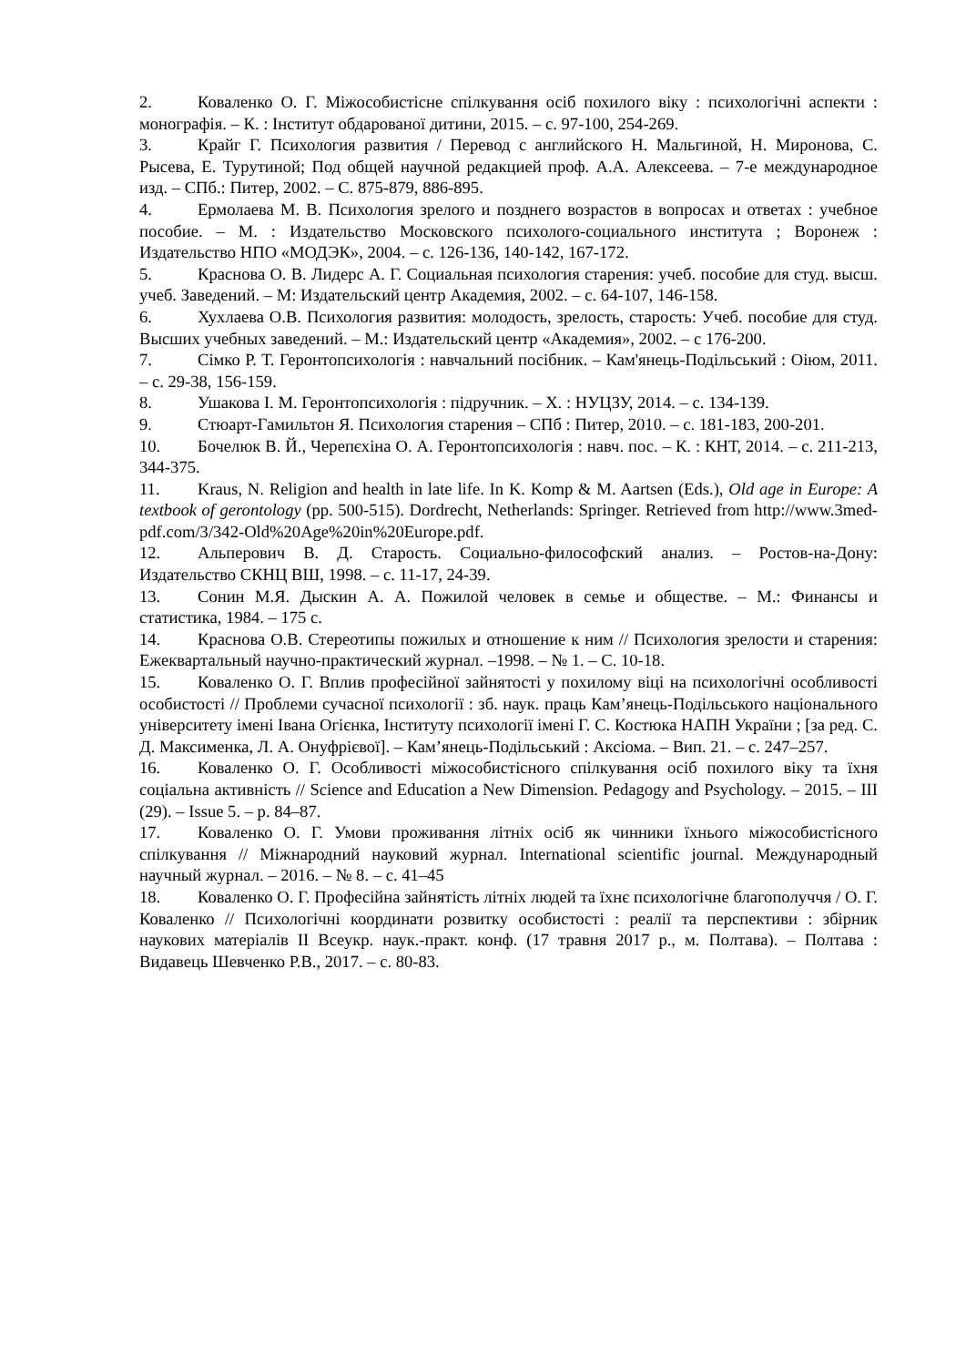2. Коваленко О. Г. Міжособистісне спілкування осіб похилого віку : психологічні аспекти : монографія. – К. : Інститут обдарованої дитини, 2015. – с. 97-100, 254-269.
3. Крайг Г. Психология развития / Перевод с английского Н. Мальгиной, Н. Миронова, С. Рысева, Е. Турутиной; Под общей научной редакцией проф. А.А. Алексеева. – 7-е международное изд. – СПб.: Питер, 2002. – С. 875-879, 886-895.
4. Ермолаева М. В. Психология зрелого и позднего возрастов в вопросах и ответах : учебное пособие. – М. : Издательство Московского психолого-социального института ; Воронеж : Издательство НПО «МОДЭК», 2004. – с. 126-136, 140-142, 167-172.
5. Краснова О. В. Лидерс А. Г. Социальная психология старения: учеб. пособие для студ. высш. учеб. Заведений. – М: Издательский центр Академия, 2002. – с. 64-107, 146-158.
6. Хухлаева О.В. Психология развития: молодость, зрелость, старость: Учеб. пособие для студ. Высших учебных заведений. – М.: Издательский центр «Академия», 2002. – с 176-200.
7. Сімко Р. Т. Геронтопсихологія : навчальний посібник. – Кам'янець-Подільський : Оіюм, 2011. – с. 29-38, 156-159.
8. Ушакова І. М. Геронтопсихологія : підручник. – Х. : НУЦЗУ, 2014. – с. 134-139.
9. Стюарт-Гамильтон Я. Психология старения – СПб : Питер, 2010. – с. 181-183, 200-201.
10. Бочелюк В. Й., Черепєхіна О. А. Геронтопсихологія : навч. пос. – К. : КНТ, 2014. – с. 211-213, 344-375.
11. Kraus, N. Religion and health in late life. In K. Komp & M. Aartsen (Eds.), Old age in Europe: A textbook of gerontology (pp. 500-515). Dordrecht, Netherlands: Springer. Retrieved from http://www.3med-pdf.com/3/342-Old%20Age%20in%20Europe.pdf.
12. Альперович В. Д. Старость. Социально-философский анализ. – Ростов-на-Дону: Издательство СКНЦ ВШ, 1998. – с. 11-17, 24-39.
13. Сонин М.Я. Дыскин А. А. Пожилой человек в семье и обществе. – М.: Финансы и статистика, 1984. – 175 с.
14. Краснова О.В. Стереотипы пожилых и отношение к ним // Психология зрелости и старения: Ежеквартальный научно-практический журнал. –1998. – № 1. – С. 10-18.
15. Коваленко О. Г. Вплив професійної зайнятості у похилому віці на психологічні особливості особистості // Проблеми сучасної психології : зб. наук. праць Кам’янець-Подільського національного університету імені Івана Огієнка, Інституту психології імені Г. С. Костюка НАПН України ; [за ред. С. Д. Максименка, Л. А. Онуфрієвої]. – Кам’янець-Подільський : Аксіома. – Вип. 21. – с. 247–257.
16. Коваленко О. Г. Особливості міжособистісного спілкування осіб похилого віку та їхня соціальна активність // Science and Education a New Dimension. Pedagogy and Psychology. – 2015. – III (29). – Issue 5. – p. 84–87.
17. Коваленко О. Г. Умови проживання літніх осіб як чинники їхнього міжособистісного спілкування // Міжнародний науковий журнал. International scientific journal. Международный научный журнал. – 2016. – № 8. – с. 41–45
18. Коваленко О. Г. Професійна зайнятість літніх людей та їхнє психологічне благополуччя / О. Г. Коваленко // Психологічні координати розвитку особистості : реалії та перспективи : збірник наукових матеріалів ІІ Всеукр. наук.-практ. конф. (17 травня 2017 р., м. Полтава). – Полтава : Видавець Шевченко Р.В., 2017. – с. 80-83.